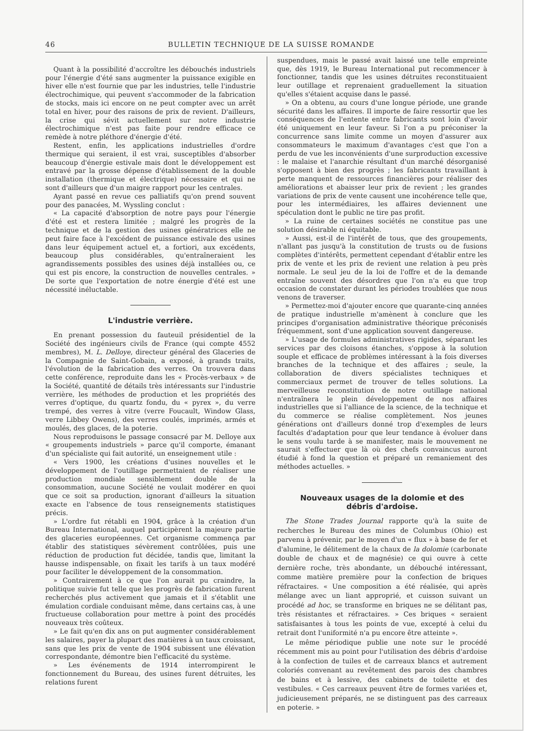46 BULLETIN TECHNIQUE DE LA SUISSE ROMANDE
Quant à la possibilité d'accroître les débouchés industriels pour l'énergie d'été sans augmenter la puissance exigible en hiver elle n'est fournie que par les industries, telle l'industrie électrochimique, qui peuvent s'accommoder de la fabrication de stocks, mais ici encore on ne peut compter avec un arrêt total en hiver, pour des raisons de prix de revient. D'ailleurs, la crise qui sévit actuellement sur notre industrie électrochimique n'est pas faite pour rendre efficace ce remède à notre pléthore d'énergie d'été.
Restent, enfin, les applications industrielles d'ordre thermique qui seraient, il est vrai, susceptibles d'absorber beaucoup d'énergie estivale mais dont le développement est entravé par la grosse dépense d'établissement de la double installation (thermique et électrique) nécessaire et qui ne sont d'ailleurs que d'un maigre rapport pour les centrales.
Ayant passé en revue ces palliatifs qu'on prend souvent pour des panacées, M. Wyssling conclut :
« La capacité d'absorption de notre pays pour l'énergie d'été est et restera limitée ; malgré les progrès de la technique et de la gestion des usines génératrices elle ne peut faire face à l'excédent de puissance estivale des usines dans leur équipement actuel et, a fortiori, aux excédents, beaucoup plus considérables, qu'entraîneraient les agrandissements possibles des usines déjà installées ou, ce qui est pis encore, la construction de nouvelles centrales. » De sorte que l'exportation de notre énergie d'été est une nécessité inéluctable.
L'industrie verrière.
En prenant possession du fauteuil présidentiel de la Société des ingénieurs civils de France (qui compte 4552 membres), M. L. Delloye, directeur général des Glaceries de la Compagnie de Saint-Gobain, a exposé, à grands traits, l'évolution de la fabrication des verres. On trouvera dans cette conférence, reproduite dans les « Procès-verbaux » de la Société, quantité de détails très intéressants sur l'industrie verrière, les méthodes de production et les propriétés des verres d'optique, du quartz fondu, du « pyrex », du verre trempé, des verres à vitre (verre Foucault, Window Glass, verre Libbey Owens), des verres coulés, imprimés, armés et moulés, des glaces, de la poterie.
Nous reproduisons le passage consacré par M. Delloye aux « groupements industriels » parce qu'il comporte, émanant d'un spécialiste qui fait autorité, un enseignement utile :
« Vers 1900, les créations d'usines nouvelles et le développement de l'outillage permettaient de réaliser une production mondiale sensiblement double de la consommation, aucune Société ne voulait modérer en quoi que ce soit sa production, ignorant d'ailleurs la situation exacte en l'absence de tous renseignements statistiques précis.
» L'ordre fut rétabli en 1904, grâce à la création d'un Bureau International, auquel participèrent la majeure partie des glaceries européennes. Cet organisme commença par établir des statistiques sévèrement contrôlées, puis une réduction de production fut décidée, tandis que, limitant la hausse indispensable, on fixait les tarifs à un taux modéré pour faciliter le développement de la consommation.
» Contrairement à ce que l'on aurait pu craindre, la politique suivie fut telle que les progrès de fabrication furent recherchés plus activement que jamais et il s'établit une émulation cordiale conduisant même, dans certains cas, à une fructueuse collaboration pour mettre à point des procédés nouveaux très coûteux.
» Le fait qu'en dix ans on put augmenter considérablement les salaires, payer la plupart des matières à un taux croissant, sans que les prix de vente de 1904 subissent une élévation correspondante, démontre bien l'efficacité du système.
» Les événements de 1914 interrompirent le fonctionnement du Bureau, des usines furent détruites, les relations furent
suspendues, mais le passé avait laissé une telle empreinte que, dès 1919, le Bureau International put recommencer à fonctionner, tandis que les usines détruites reconstituaient leur outillage et reprenaient graduellement la situation qu'elles s'étaient acquise dans le passé.
» On a obtenu, au cours d'une longue période, une grande sécurité dans les affaires. Il importe de faire ressortir que les conséquences de l'entente entre fabricants sont loin d'avoir été uniquement en leur faveur. Si l'on a pu préconiser la concurrence sans limite comme un moyen d'assurer aux consommateurs le maximum d'avantages c'est que l'on a perdu de vue les inconvénients d'une surproduction excessive : le malaise et l'anarchie résultant d'un marché désorganisé s'opposent à bien des progrès ; les fabricants travaillant à perte manquent de ressources financières pour réaliser des améliorations et abaisser leur prix de revient ; les grandes variations de prix de vente causent une incohérence telle que, pour les intermédiaires, les affaires deviennent une spéculation dont le public ne tire pas profit.
» La ruine de certaines sociétés ne constitue pas une solution désirable ni équitable.
» Aussi, est-il de l'intérêt de tous, que des groupements, n'allant pas jusqu'à la constitution de trusts ou de fusions complètes d'intérêts, permettent cependant d'établir entre les prix de vente et les prix de revient une relation à peu près normale. Le seul jeu de la loi de l'offre et de la demande entraîne souvent des désordres que l'on n'a eu que trop occasion de constater durant les périodes troublées que nous venons de traverser.
» Permettez-moi d'ajouter encore que quarante-cinq années de pratique industrielle m'amènent à conclure que les principes d'organisation administrative théorique préconisés fréquemment, sont d'une application souvent dangereuse.
» L'usage de formules administratives rigides, séparant les services par des cloisons étanches, s'oppose à la solution souple et efficace de problèmes intéressant à la fois diverses branches de la technique et des affaires ; seule, la collaboration de divers spécialistes techniques et commerciaux permet de trouver de telles solutions. La merveilleuse reconstitution de notre outillage national n'entraînera le plein développement de nos affaires industrielles que si l'alliance de la science, de la technique et du commerce se réalise complètement. Nos jeunes générations ont d'ailleurs donné trop d'exemples de leurs facultés d'adaptation pour que leur tendance à évoluer dans le sens voulu tarde à se manifester, mais le mouvement ne saurait s'effectuer que là où des chefs convaincus auront étudié à fond la question et préparé un remaniement des méthodes actuelles. »
Nouveaux usages de la dolomie et des
débris d'ardoise.
The Stone Trades Journal rapporte qu'à la suite de recherches le Bureau des mines de Columbus (Ohio) est parvenu à prévenir, par le moyen d'un « flux » à base de fer et d'alumine, le délitement de la chaux de la dolomie (carbonate double de chaux et de magnésie) ce qui ouvre à cette dernière roche, très abondante, un débouché intéressant, comme matière première pour la confection de briques réfractaires. « Une composition a été réalisée, qui après mélange avec un liant approprié, et cuisson suivant un procédé ad hoc, se transforme en briques ne se délitant pas, très résistantes et réfractaires. » Ces briques « seraient satisfaisantes à tous les points de vue, excepté à celui du retrait dont l'uniformité n'a pu encore être atteinte ».
Le même périodique publie une note sur le procédé récemment mis au point pour l'utilisation des débris d'ardoise à la confection de tuiles et de carreaux blancs et autrement coloriés convenant au revêtement des parois des chambres de bains et à lessive, des cabinets de toilette et des vestibules. « Ces carreaux peuvent être de formes variées et, judicieusement préparés, ne se distinguent pas des carreaux en poterie. »